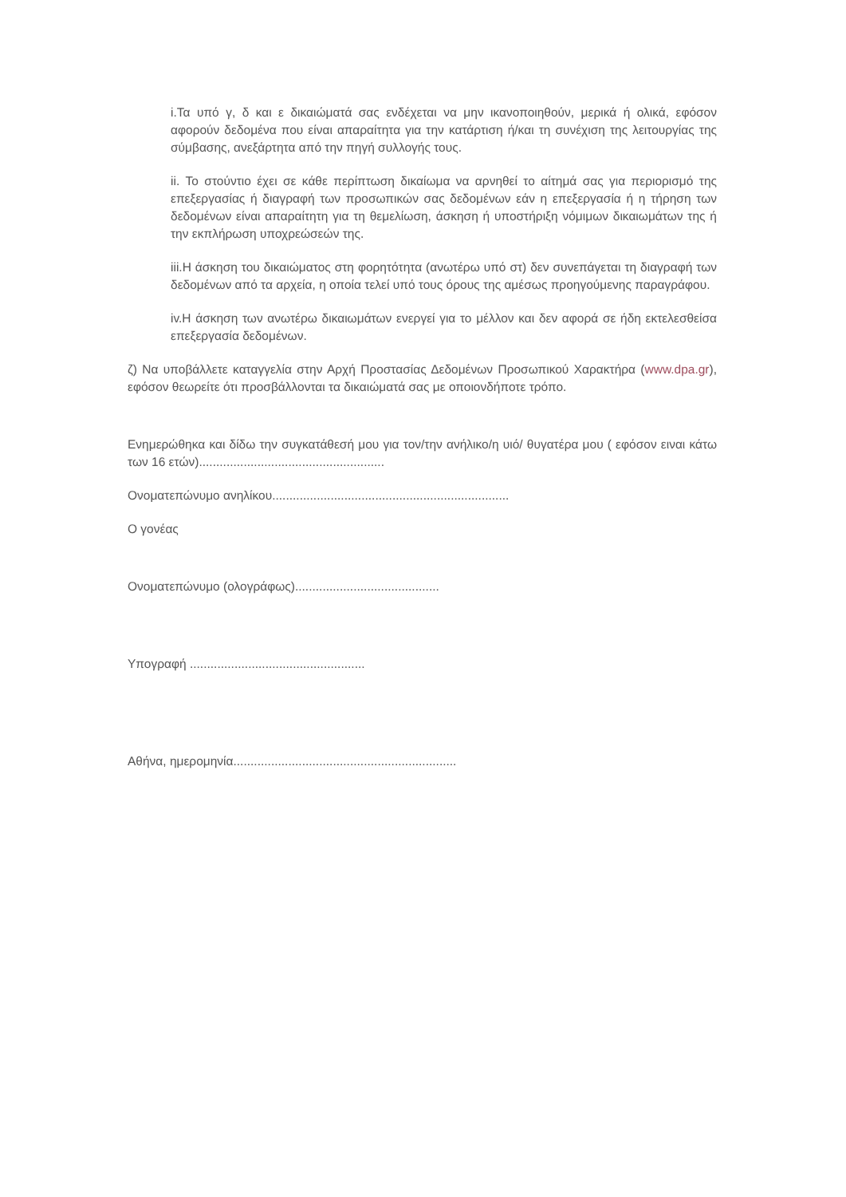i.Τα υπό γ, δ και ε δικαιώματά σας ενδέχεται να μην ικανοποιηθούν, μερικά ή ολικά, εφόσον αφορούν δεδομένα που είναι απαραίτητα για την κατάρτιση ή/και τη συνέχιση της λειτουργίας της σύμβασης, ανεξάρτητα από την πηγή συλλογής τους.
ii. Το στούντιο έχει σε κάθε περίπτωση δικαίωμα να αρνηθεί το αίτημά σας για περιορισμό της επεξεργασίας ή διαγραφή των προσωπικών σας δεδομένων εάν η επεξεργασία ή η τήρηση των δεδομένων είναι απαραίτητη για τη θεμελίωση, άσκηση ή υποστήριξη νόμιμων δικαιωμάτων της ή την εκπλήρωση υποχρεώσεών της.
iii.Η άσκηση του δικαιώματος στη φορητότητα (ανωτέρω υπό στ) δεν συνεπάγεται τη διαγραφή των δεδομένων από τα αρχεία, η οποία τελεί υπό τους όρους της αμέσως προηγούμενης παραγράφου.
iv.Η άσκηση των ανωτέρω δικαιωμάτων ενεργεί για το μέλλον και δεν αφορά σε ήδη εκτελεσθείσα επεξεργασία δεδομένων.
ζ) Να υποβάλλετε καταγγελία στην Αρχή Προστασίας Δεδομένων Προσωπικού Χαρακτήρα (www.dpa.gr), εφόσον θεωρείτε ότι προσβάλλονται τα δικαιώματά σας με οποιονδήποτε τρόπο.
Ενημερώθηκα και δίδω την συγκατάθεσή μου για τον/την ανήλικο/η υιό/ θυγατέρα μου ( εφόσον ειναι κάτω των 16 ετών)......................................................
Ονοματεπώνυμο ανηλίκου.....................................................................
Ο γονέας
Ονοματεπώνυμο (ολογράφως)..........................................
Υπογραφή ...................................................
Αθήνα, ημερομηνία.................................................................